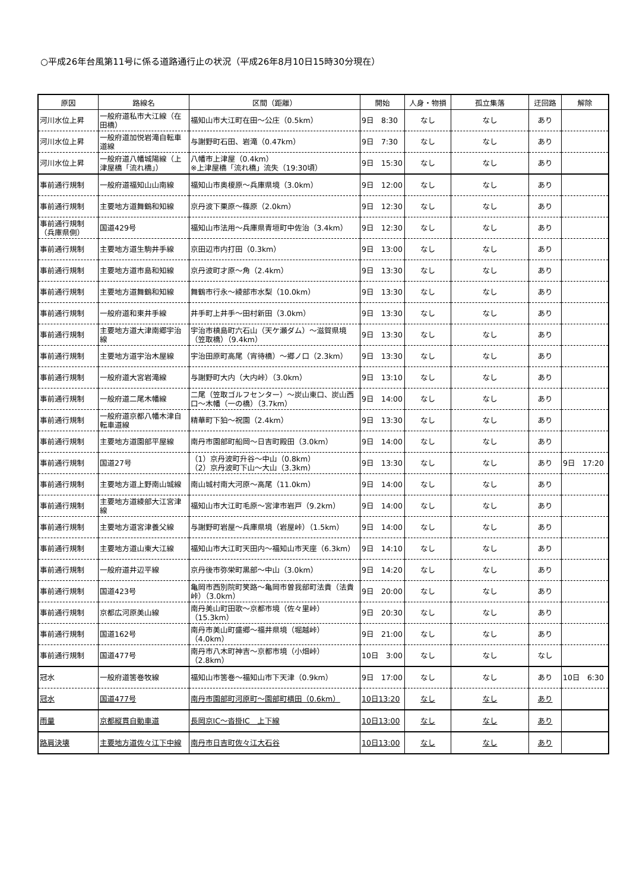○平成26年台風第11号に係る道路通行止の状況（平成26年8月10日15時30分現在）
| 原因 | 路線名 | 区間（距離） | 開始 | 人身・物損 | 孤立集落 | 迂回路 | 解除 |
| --- | --- | --- | --- | --- | --- | --- | --- |
| 河川水位上昇 | 一般府道私市大江線（在田橋） | 福知山市大江町在田～公庄（0.5km） | 9日 8:30 | なし | なし | あり | |
| 河川水位上昇 | 一般府道加悦岩滝自転車道線 | 与謝野町石田、岩滝（0.47km） | 9日 7:30 | なし | なし | あり | |
| 河川水位上昇 | 一般府道八幡城陽線（上津屋橋「流れ橋」） | 八幡市上津屋（0.4km） ※上津屋橋「流れ橋」流失（19:30頃） | 9日 15:30 | なし | なし | あり | |
| 事前通行規制 | 一般府道福知山山南線 | 福知山市奥榎原～兵庫県境（3.0km） | 9日 12:00 | なし | なし | あり | |
| 事前通行規制 | 主要地方道舞鶴和知線 | 京丹波下栗原～篠原（2.0km） | 9日 12:30 | なし | なし | あり | |
| 事前通行規制（兵庫県側） | 国道429号 | 福知山市法用～兵庫県青垣町中佐治（3.4km） | 9日 12:30 | なし | なし | あり | |
| 事前通行規制 | 主要地方道生駒井手線 | 京田辺市内打田（0.3km） | 9日 13:00 | なし | なし | あり | |
| 事前通行規制 | 主要地方道市島和知線 | 京丹波町才原～角（2.4km） | 9日 13:30 | なし | なし | あり | |
| 事前通行規制 | 主要地方道舞鶴和知線 | 舞鶴市行永～綾部市水梨（10.0km） | 9日 13:30 | なし | なし | あり | |
| 事前通行規制 | 一般府道和束井手線 | 井手町上井手～田村新田（3.0km） | 9日 13:30 | なし | なし | あり | |
| 事前通行規制 | 主要地方道大津南郷宇治線 | 宇治市槙島町六石山（天ケ瀬ダム）～滋賀県境（笠取橋）（9.4km） | 9日 13:30 | なし | なし | あり | |
| 事前通行規制 | 主要地方道宇治木屋線 | 宇治田原町高尾（宵待橋）～郷ノ口（2.3km） | 9日 13:30 | なし | なし | あり | |
| 事前通行規制 | 一般府道大宮岩滝線 | 与謝野町大内（大内峠）（3.0km） | 9日 13:10 | なし | なし | あり | |
| 事前通行規制 | 一般府道二尾木幡線 | 二尾（笠取ゴルフセンター）～炭山東口、炭山西口～木幡（一の橋）（3.7km） | 9日 14:00 | なし | なし | あり | |
| 事前通行規制 | 一般府道京都八幡木津自転車道線 | 精華町下狛～祝園（2.4km） | 9日 13:30 | なし | なし | あり | |
| 事前通行規制 | 主要地方道園部平屋線 | 南丹市園部町船岡～日吉町殿田（3.0km） | 9日 14:00 | なし | なし | あり | |
| 事前通行規制 | 国道27号 | （1）京丹波町升谷～中山（0.8km） （2）京丹波町下山～大山（3.3km） | 9日 13:30 | なし | なし | あり | 9日 17:20 |
| 事前通行規制 | 主要地方道上野南山城線 | 南山城村南大河原～高尾（11.0km） | 9日 14:00 | なし | なし | あり | |
| 事前通行規制 | 主要地方道綾部大江宮津線 | 福知山市大江町毛原～宮津市岩戸（9.2km） | 9日 14:00 | なし | なし | あり | |
| 事前通行規制 | 主要地方道宮津養父線 | 与謝野町岩屋～兵庫県境（岩屋峠）（1.5km） | 9日 14:00 | なし | なし | あり | |
| 事前通行規制 | 主要地方道山東大江線 | 福知山市大江町天田内～福知山市天座（6.3km） | 9日 14:10 | なし | なし | あり | |
| 事前通行規制 | 一般府道井辺平線 | 京丹後市弥栄町黒部～中山（3.0km） | 9日 14:20 | なし | なし | あり | |
| 事前通行規制 | 国道423号 | 亀岡市西別院町笑路～亀岡市曽我部町法貴（法貴峠）（3.0km） | 9日 20:00 | なし | なし | あり | |
| 事前通行規制 | 京都広河原美山線 | 南丹美山町田歌～京都市境（佐々里峠）（15.3km） | 9日 20:30 | なし | なし | あり | |
| 事前通行規制 | 国道162号 | 南丹市美山町盛郷～福井県境（堀越峠）（4.0km） | 9日 21:00 | なし | なし | あり | |
| 事前通行規制 | 国道477号 | 南丹市八木町神吉～京都市境（小畑峠）（2.8km） | 10日 3:00 | なし | なし | なし | |
| 冠水 | 一般府道筈巻牧線 | 福知山市筈巻～福知山市下天津（0.9km） | 9日 17:00 | なし | なし | あり | 10日 6:30 |
| 冠水 | 国道477号 | 南丹市園部町河原町～園部町横田（0.6km） | 10日13:20 | なし | なし | あり | |
| 雨量 | 京都縦貫自動車道 | 長岡京IC～沓掛IC 上下線 | 10日13:00 | なし | なし | あり | |
| 路肩決壊 | 主要地方道佐々江下中線 | 南丹市日吉町佐々江大石谷 | 10日13:00 | なし | なし | あり | |